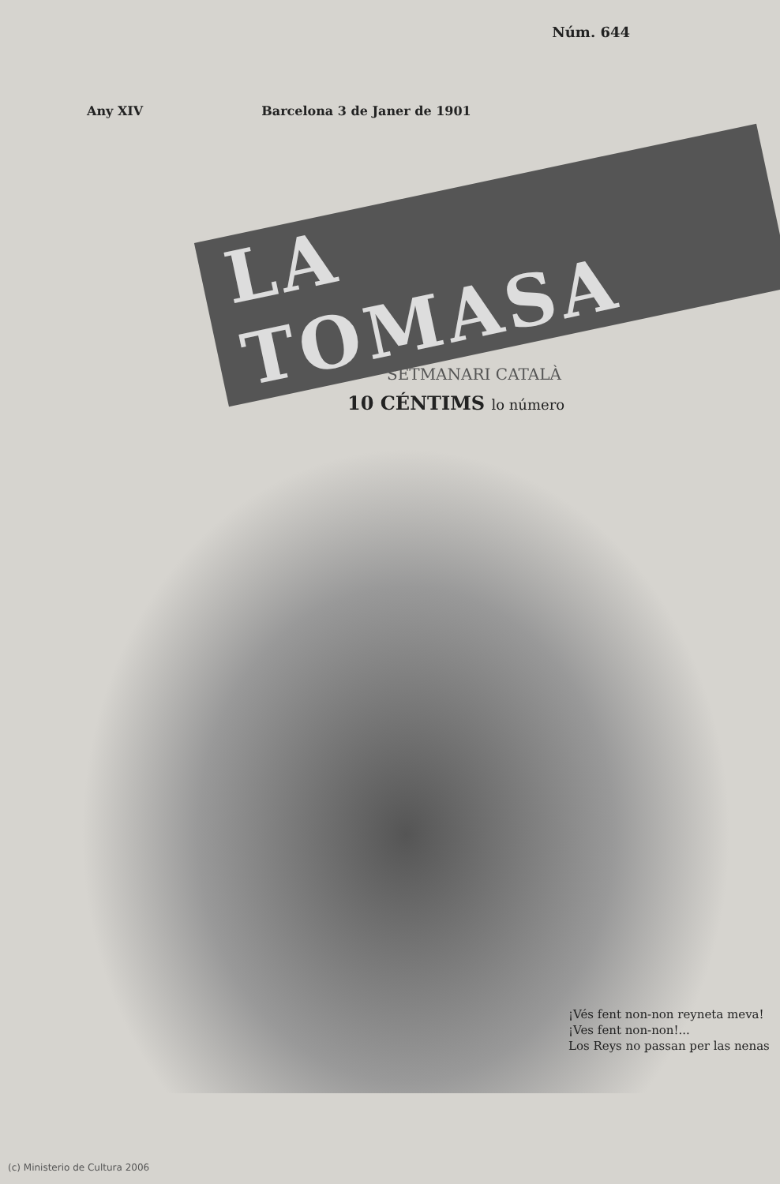Núm. 644
Any XIV Barcelona 3 de Janer de 1901
LA TOMASA
SETMANARI CATALÀ
10 CÉNTIMS lo número
¡Vés fent non-non reyneta meva!
¡Ves fent non-non!...
Los Reys no passan per las nenas
(c) Ministerio de Cultura 2006